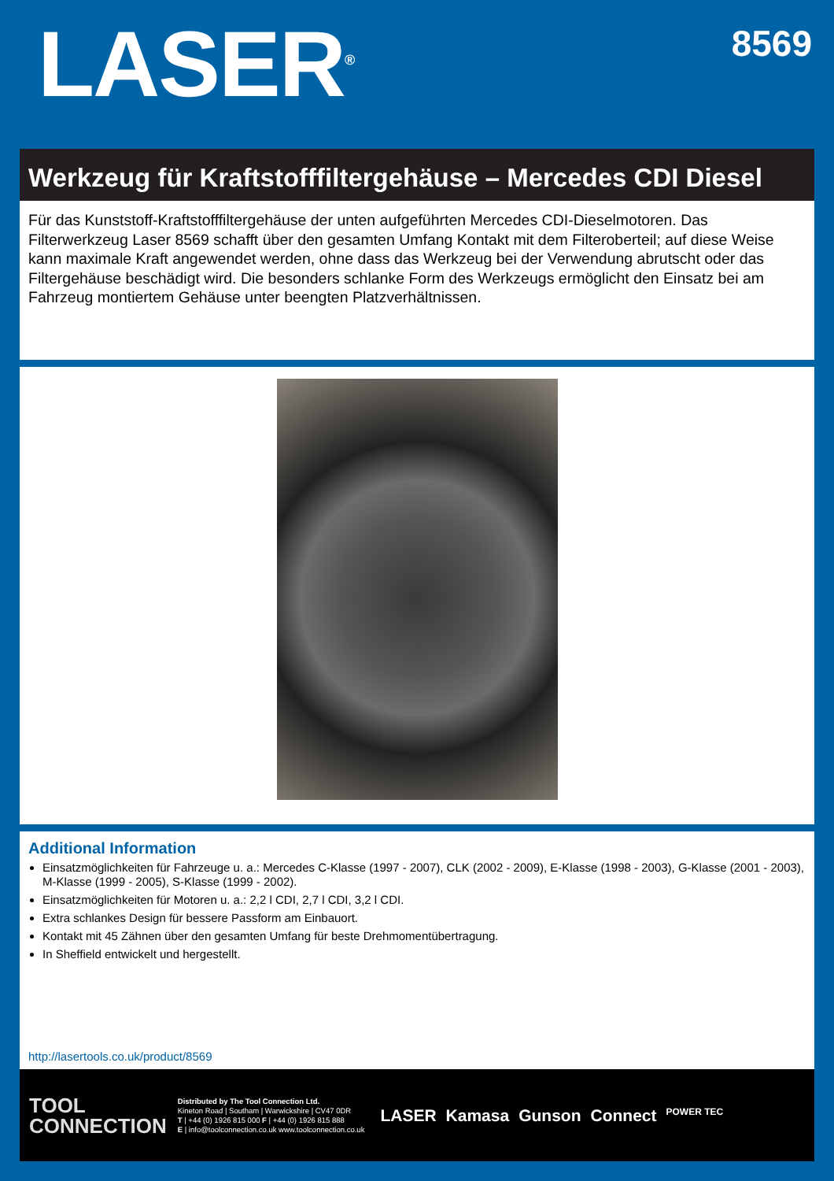LASER<sup>®</sup>
8569
Werkzeug für Kraftstofffiltergehäuse – Mercedes CDI Diesel
Für das Kunststoff-Kraftstofffiltergehäuse der unten aufgeführten Mercedes CDI-Dieselmotoren. Das Filterwerkzeug Laser 8569 schafft über den gesamten Umfang Kontakt mit dem Filteroberteil; auf diese Weise kann maximale Kraft angewendet werden, ohne dass das Werkzeug bei der Verwendung abrutscht oder das Filtergehäuse beschädigt wird. Die besonders schlanke Form des Werkzeugs ermöglicht den Einsatz bei am Fahrzeug montiertem Gehäuse unter beengten Platzverhältnissen.
Additional Information
Einsatzmöglichkeiten für Fahrzeuge u. a.: Mercedes C-Klasse (1997 - 2007), CLK (2002 - 2009), E-Klasse (1998 - 2003), G-Klasse (2001 - 2003), M-Klasse (1999 - 2005), S-Klasse (1999 - 2002).
Einsatzmöglichkeiten für Motoren u. a.: 2,2 l CDI, 2,7 l CDI, 3,2 l CDI.
Extra schlankes Design für bessere Passform am Einbauort.
Kontakt mit 45 Zähnen über den gesamten Umfang für beste Drehmomentübertragung.
In Sheffield entwickelt und hergestellt.
http://lasertools.co.uk/product/8569
TOOL
CONNECTION
Distributed by The Tool Connection Ltd.
Kineton Road | Southam | Warwickshire | CV47 0DR
T | +44 (0) 1926 815 000 F | +44 (0) 1926 815 888
E | info@toolconnection.co.uk www.toolconnection.co.uk
LASER Kamasa Gunson Connect POWER TEC